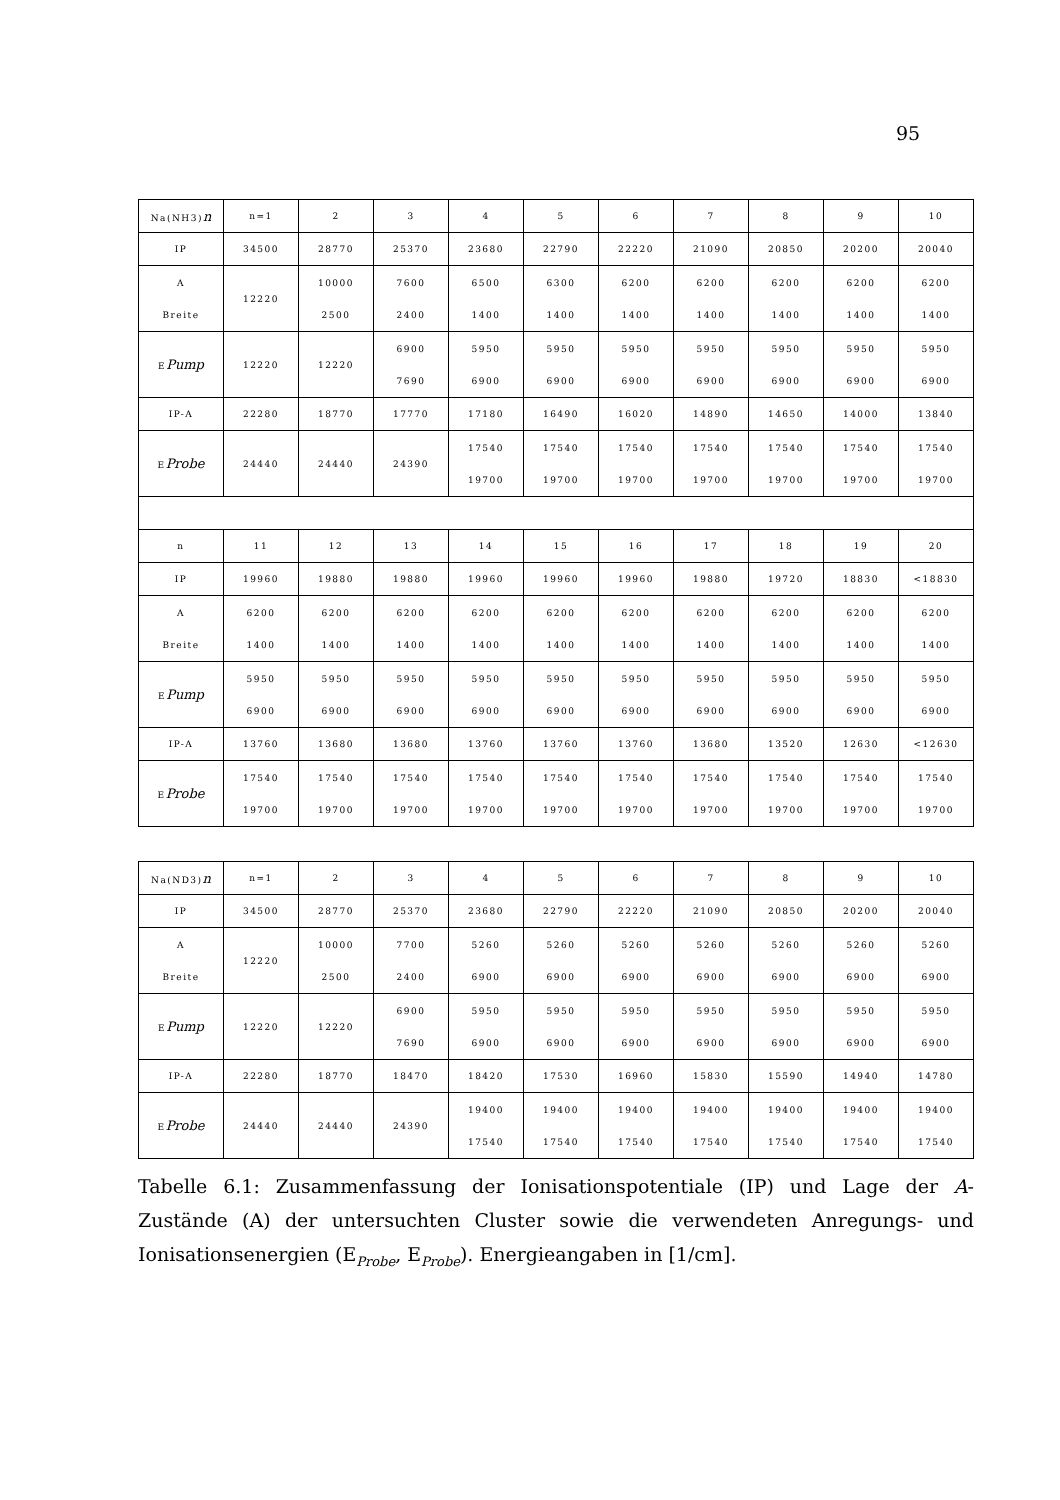95
| Na(NH3) n | n=1 | 2 | 3 | 4 | 5 | 6 | 7 | 8 | 9 | 10 |
| IP | 34500 | 28770 | 25370 | 23680 | 22790 | 22220 | 21090 | 20850 | 20200 | 20040 |
| A Breite | 12220 | 10000 2500 | 7600 2400 | 6500 1400 | 6300 1400 | 6200 1400 | 6200 1400 | 6200 1400 | 6200 1400 | 6200 1400 |
| E Pump | 12220 | 12220 | 6900 7690 | 5950 6900 | 5950 6900 | 5950 6900 | 5950 6900 | 5950 6900 | 5950 6900 | 5950 6900 |
| IP-A | 22280 | 18770 | 17770 | 17180 | 16490 | 16020 | 14890 | 14650 | 14000 | 13840 |
| E Probe | 24440 | 24440 | 24390 | 17540 19700 | 17540 19700 | 17540 19700 | 17540 19700 | 17540 19700 | 17540 19700 | 17540 19700 |
| n | 11 | 12 | 13 | 14 | 15 | 16 | 17 | 18 | 19 | 20 |
| IP | 19960 | 19880 | 19880 | 19960 | 19960 | 19960 | 19880 | 19720 | 18830 | <18830 |
| A Breite | 6200 1400 | 6200 1400 | 6200 1400 | 6200 1400 | 6200 1400 | 6200 1400 | 6200 1400 | 6200 1400 | 6200 1400 | 6200 1400 |
| E Pump | 5950 6900 | 5950 6900 | 5950 6900 | 5950 6900 | 5950 6900 | 5950 6900 | 5950 6900 | 5950 6900 | 5950 6900 | 5950 6900 |
| IP-A | 13760 | 13680 | 13680 | 13760 | 13760 | 13760 | 13680 | 13520 | 12630 | <12630 |
| E Probe | 17540 19700 | 17540 19700 | 17540 19700 | 17540 19700 | 17540 19700 | 17540 19700 | 17540 19700 | 17540 19700 | 17540 19700 | 17540 19700 |
| Na(ND3) n | n=1 | 2 | 3 | 4 | 5 | 6 | 7 | 8 | 9 | 10 |
| IP | 34500 | 28770 | 25370 | 23680 | 22790 | 22220 | 21090 | 20850 | 20200 | 20040 |
| A Breite | 12220 | 10000 2500 | 7700 2400 | 5260 6900 | 5260 6900 | 5260 6900 | 5260 6900 | 5260 6900 | 5260 6900 | 5260 6900 |
| E Pump | 12220 | 12220 | 6900 7690 | 5950 6900 | 5950 6900 | 5950 6900 | 5950 6900 | 5950 6900 | 5950 6900 | 5950 6900 |
| IP-A | 22280 | 18770 | 18470 | 18420 | 17530 | 16960 | 15830 | 15590 | 14940 | 14780 |
| E Probe | 24440 | 24440 | 24390 | 19400 17540 | 19400 17540 | 19400 17540 | 19400 17540 | 19400 17540 | 19400 17540 | 19400 17540 |
Tabelle 6.1: Zusammenfassung der Ionisationspotentiale (IP) und Lage der A-Zustände (A) der untersuchten Cluster sowie die verwendeten Anregungs- und Ionisationsenergien (E<sub>Probe</sub>, E<sub>Probe</sub>). Energieangaben in [1/cm].